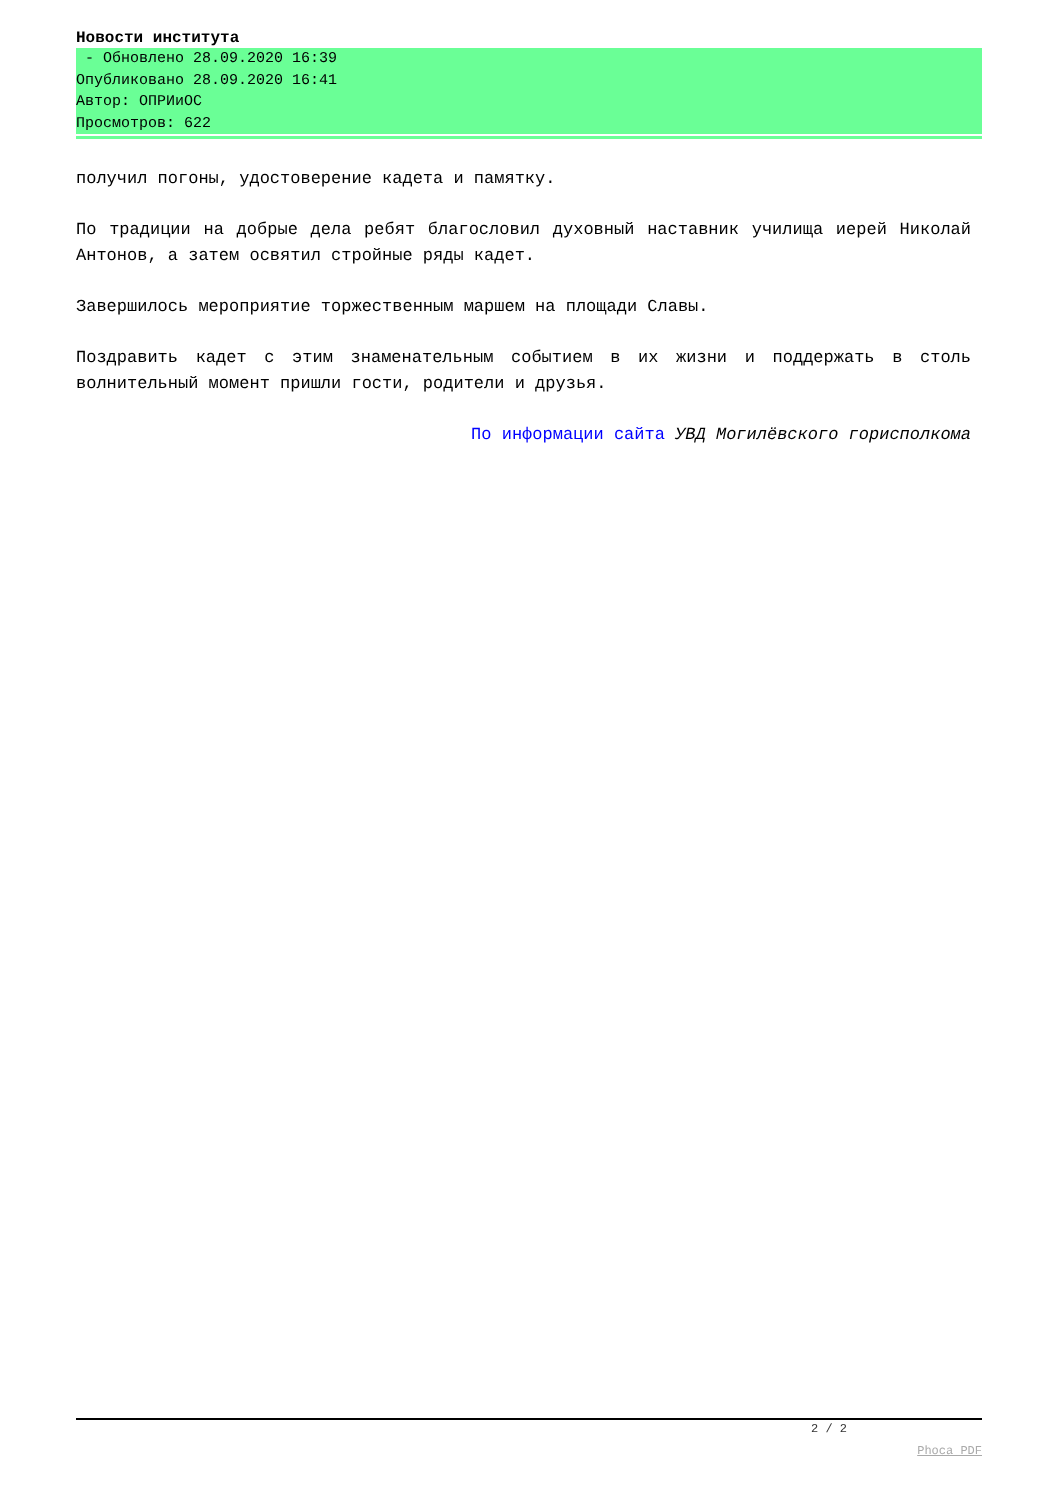Новости института
- Обновлено 28.09.2020 16:39
Опубликовано 28.09.2020 16:41
Автор: ОПРИиОС
Просмотров: 622
получил погоны, удостоверение кадета и памятку.
По традиции на добрые дела ребят благословил духовный наставник училища иерей Николай Антонов, а затем освятил стройные ряды кадет.
Завершилось мероприятие торжественным маршем на площади Славы.
Поздравить кадет с этим знаменательным событием в их жизни и поддержать в столь волнительный момент пришли гости, родители и друзья.
По информации сайта УВД Могилёвского горисполкома
2 / 2
Phoca PDF